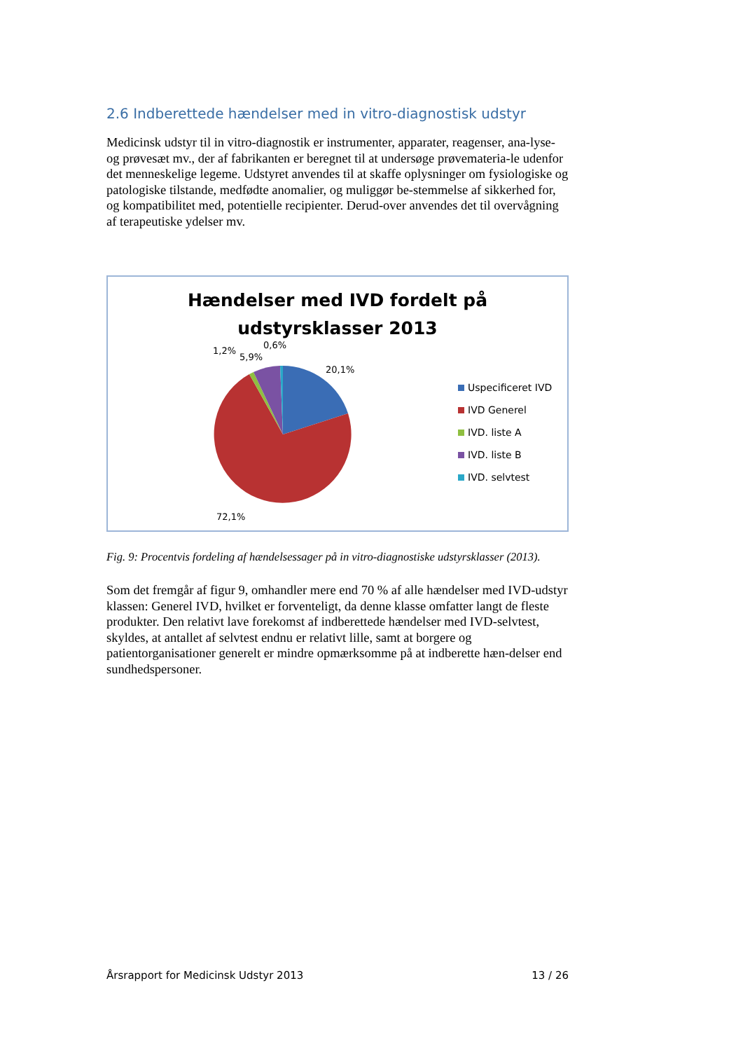2.6 Indberettede hændelser med in vitro-diagnostisk udstyr
Medicinsk udstyr til in vitro-diagnostik er instrumenter, apparater, reagenser, ana-lyse- og prøvesæt mv., der af fabrikanten er beregnet til at undersøge prøvemateria-le udenfor det menneskelige legeme. Udstyret anvendes til at skaffe oplysninger om fysiologiske og patologiske tilstande, medfødte anomalier, og muliggør be-stemmelse af sikkerhed for, og kompatibilitet med, potentielle recipienter. Derud-over anvendes det til overvågning af terapeutiske ydelser mv.
Hændelser med IVD fordelt på
udstyrsklasser 2013
1,2%
5,9%
0,6%
20,1%
72,1%
Uspecificeret IVD
IVD Generel
IVD. liste A
IVD. liste B
IVD. selvtest
Fig. 9: Procentvis fordeling af hændelsessager på in vitro-diagnostiske udstyrsklasser (2013).
Som det fremgår af figur 9, omhandler mere end 70 % af alle hændelser med IVD-udstyr klassen: Generel IVD, hvilket er forventeligt, da denne klasse omfatter langt de fleste produkter. Den relativt lave forekomst af indberettede hændelser med IVD-selvtest, skyldes, at antallet af selvtest endnu er relativt lille, samt at borgere og patientorganisationer generelt er mindre opmærksomme på at indberette hæn-delser end sundhedspersoner.
Årsrapport for Medicinsk Udstyr 2013 13 / 26